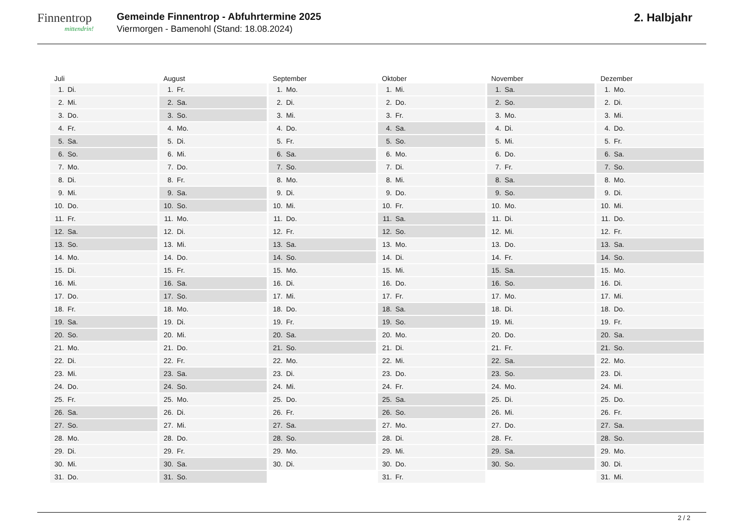Finnentrop
mittendrin!
Gemeinde Finnentrop - Abfuhrtermine 2025
Viermorgen - Bamenohl (Stand: 18.08.2024)
2. Halbjahr
Juli
1. Di.
2. Mi.
3. Do.
4. Fr.
5. Sa.
6. So.
7. Mo.
8. Di.
9. Mi.
10. Do.
11. Fr.
12. Sa.
13. So.
14. Mo.
15. Di.
16. Mi.
17. Do.
18. Fr.
19. Sa.
20. So.
21. Mo.
22. Di.
23. Mi.
24. Do.
25. Fr.
26. Sa.
27. So.
28. Mo.
29. Di.
30. Mi.
31. Do.
August
1. Fr.
2. Sa.
3. So.
4. Mo.
5. Di.
6. Mi.
7. Do.
8. Fr.
9. Sa.
10. So.
11. Mo.
12. Di.
13. Mi.
14. Do.
15. Fr.
16. Sa.
17. So.
18. Mo.
19. Di.
20. Mi.
21. Do.
22. Fr.
23. Sa.
24. So.
25. Mo.
26. Di.
27. Mi.
28. Do.
29. Fr.
30. Sa.
31. So.
September
1. Mo.
2. Di.
3. Mi.
4. Do.
5. Fr.
6. Sa.
7. So.
8. Mo.
9. Di.
10. Mi.
11. Do.
12. Fr.
13. Sa.
14. So.
15. Mo.
16. Di.
17. Mi.
18. Do.
19. Fr.
20. Sa.
21. So.
22. Mo.
23. Di.
24. Mi.
25. Do.
26. Fr.
27. Sa.
28. So.
29. Mo.
30. Di.
Oktober
1. Mi.
2. Do.
3. Fr.
4. Sa.
5. So.
6. Mo.
7. Di.
8. Mi.
9. Do.
10. Fr.
11. Sa.
12. So.
13. Mo.
14. Di.
15. Mi.
16. Do.
17. Fr.
18. Sa.
19. So.
20. Mo.
21. Di.
22. Mi.
23. Do.
24. Fr.
25. Sa.
26. So.
27. Mo.
28. Di.
29. Mi.
30. Do.
31. Fr.
November
1. Sa.
2. So.
3. Mo.
4. Di.
5. Mi.
6. Do.
7. Fr.
8. Sa.
9. So.
10. Mo.
11. Di.
12. Mi.
13. Do.
14. Fr.
15. Sa.
16. So.
17. Mo.
18. Di.
19. Mi.
20. Do.
21. Fr.
22. Sa.
23. So.
24. Mo.
25. Di.
26. Mi.
27. Do.
28. Fr.
29. Sa.
30. So.
Dezember
1. Mo.
2. Di.
3. Mi.
4. Do.
5. Fr.
6. Sa.
7. So.
8. Mo.
9. Di.
10. Mi.
11. Do.
12. Fr.
13. Sa.
14. So.
15. Mo.
16. Di.
17. Mi.
18. Do.
19. Fr.
20. Sa.
21. So.
22. Mo.
23. Di.
24. Mi.
25. Do.
26. Fr.
27. Sa.
28. So.
29. Mo.
30. Di.
31. Mi.
2 / 2